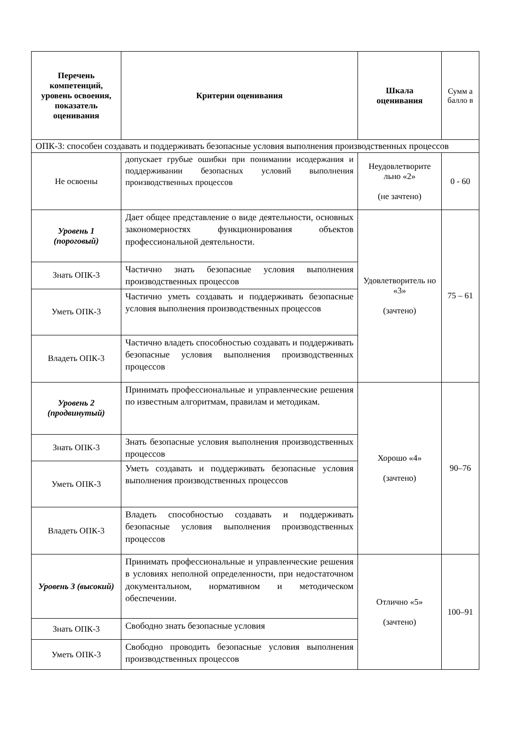| Перечень компетенций, уровень освоения, показатель оценивания | Критерии оценивания | Шкала оценивания | Сумм а балло в |
| ОПК-3: способен создавать и поддерживать безопасные условия выполнения производственных процессов | | | |
| Не освоены | допускает грубые ошибки при понимании исодержания и поддерживании безопасных условий выполнения производственных процессов | Неудовлетворите льно «2» (не зачтено) | 0 - 60 |
| Уровень 1 (пороговый) | Дает общее представление о виде деятельности, основных закономерностях функционирования объектов профессиональной деятельности. | Удовлетворитель но «3» (зачтено) | 75 – 61 |
| Знать ОПК-3 | Частично знать безопасные условия выполнения производственных процессов | | |
| Уметь ОПК-3 | Частично уметь создавать и поддерживать безопасные условия выполнения производственных процессов | | |
| Владеть ОПК-3 | Частично владеть способностью создавать и поддерживать безопасные условия выполнения производственных процессов | | |
| Уровень 2 (продвинутый) | Принимать профессиональные и управленческие решения по известным алгоритмам, правилам и методикам. | Хорошо «4» (зачтено) | 90–76 |
| Знать ОПК-3 | Знать безопасные условия выполнения производственных процессов | | |
| Уметь ОПК-3 | Уметь создавать и поддерживать безопасные условия выполнения производственных процессов | | |
| Владеть ОПК-3 | Владеть способностью создавать и поддерживать безопасные условия выполнения производственных процессов | | |
| Уровень 3 (высокий) | Принимать профессиональные и управленческие решения в условиях неполной определенности, при недостаточном документальном, нормативном и методическом обеспечении. | Отлично «5» (зачтено) | 100–91 |
| Знать ОПК-3 | Свободно знать безопасные условия | | |
| Уметь ОПК-3 | Свободно проводить безопасные условия выполнения производственных процессов | | |